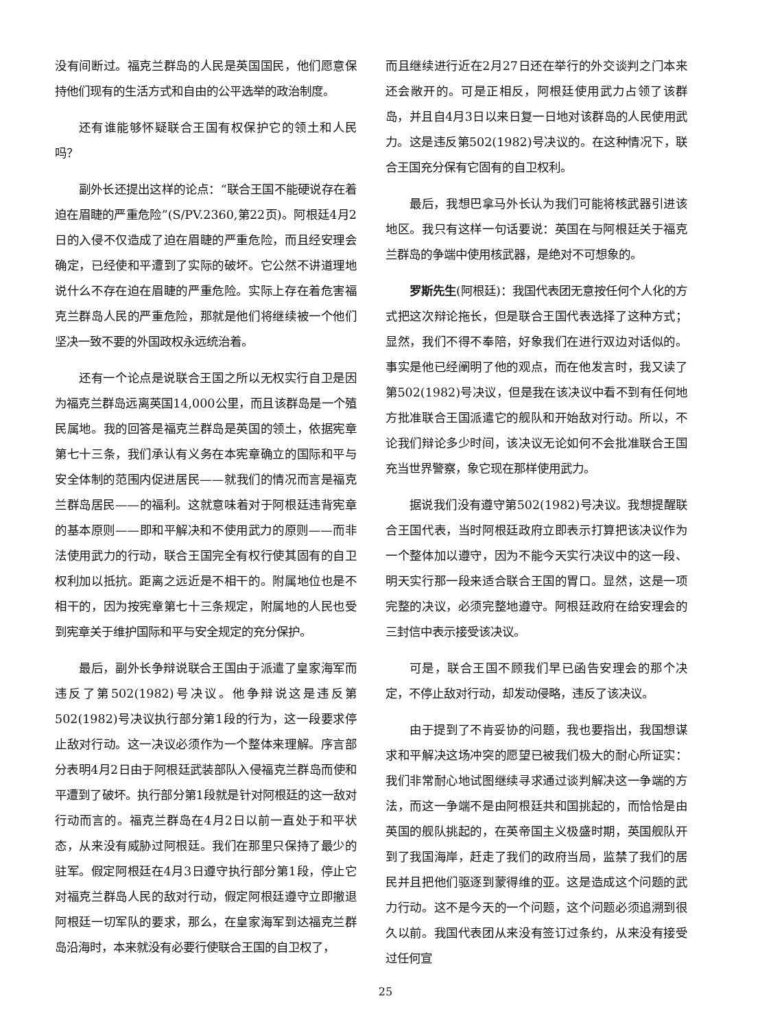没有间断过。福克兰群岛的人民是英国国民，他们愿意保持他们现有的生活方式和自由的公平选举的政治制度。
还有谁能够怀疑联合王国有权保护它的领土和人民吗？
副外长还提出这样的论点：“联合王国不能硬说存在着迫在眉睫的严重危险”(S/PV.2360,第22页)。阿根廷4月2日的入侵不仅造成了迫在眉睫的严重危险，而且经安理会确定，已经使和平遭到了实际的破坏。它公然不讲道理地说什么不存在迫在眉睫的严重危险。实际上存在着危害福克兰群岛人民的严重危险，那就是他们将继续被一个他们坚决一致不要的外国政权永远统治着。
还有一个论点是说联合王国之所以无权实行自卫是因为福克兰群岛远离英国14,000公里，而且该群岛是一个殖民属地。我的回答是福克兰群岛是英国的领土，依据宪章第七十三条，我们承认有义务在本宪章确立的国际和平与安全体制的范围内促进居民——就我们的情况而言是福克兰群岛居民——的福利。这就意味着对于阿根廷违背宪章的基本原则——即和平解决和不使用武力的原则——而非法使用武力的行动，联合王国完全有权行使其固有的自卫权利加以抵抗。距离之远近是不相干的。附属地位也是不相干的，因为按宪章第七十三条规定，附属地的人民也受到宪章关于维护国际和平与安全规定的充分保护。
最后，副外长争辩说联合王国由于派遣了皇家海军而违反了第502(1982)号决议。他争辩说这是违反第502(1982)号决议执行部分第1段的行为，这一段要求停止敌对行动。这一决议必须作为一个整体来理解。序言部分表明4月2日由于阿根廷武装部队入侵福克兰群岛而使和平遭到了破坏。执行部分第1段就是针对阿根廷的这一敌对行动而言的。福克兰群岛在4月2日以前一直处于和平状态，从来没有威胁过阿根廷。我们在那里只保持了最少的驻军。假定阿根廷在4月3日遵守执行部分第1段，停止它对福克兰群岛人民的敌对行动，假定阿根廷遵守立即撤退阿根廷一切军队的要求，那么，在皇家海军到达福克兰群岛沿海时，本来就没有必要行使联合王国的自卫权了，
而且继续进行近在2月27日还在举行的外交谈判之门本来还会敞开的。可是正相反，阿根廷使用武力占领了该群岛，并且自4月3日以来日复一日地对该群岛的人民使用武力。这是违反第502(1982)号决议的。在这种情况下，联合王国充分保有它固有的自卫权利。
最后，我想巴拿马外长认为我们可能将核武器引进该地区。我只有这样一句话要说：英国在与阿根廷关于福克兰群岛的争端中使用核武器，是绝对不可想象的。
罗斯先生(阿根廷)：我国代表团无意按任何个人化的方式把这次辩论拖长，但是联合王国代表选择了这种方式；显然，我们不得不奉陪，好象我们在进行双边对话似的。事实是他已经阐明了他的观点，而在他发言时，我又读了第502(1982)号决议，但是我在该决议中看不到有任何地方批准联合王国派遣它的舰队和开始敌对行动。所以，不论我们辩论多少时间，该决议无论如何不会批准联合王国充当世界警察，象它现在那样使用武力。
据说我们没有遵守第502(1982)号决议。我想提醒联合王国代表，当时阿根廷政府立即表示打算把该决议作为一个整体加以遵守，因为不能今天实行决议中的这一段、明天实行那一段来适合联合王国的胃口。显然，这是一项完整的决议，必须完整地遵守。阿根廷政府在给安理会的三封信中表示接受该决议。
可是，联合王国不顾我们早已函告安理会的那个决定，不停止敌对行动，却发动侵略，违反了该决议。
由于提到了不肯妥协的问题，我也要指出，我国想谋求和平解决这场冲突的愿望已被我们极大的耐心所证实：我们非常耐心地试图继续寻求通过谈判解决这一争端的方法，而这一争端不是由阿根廷共和国挑起的，而恰恰是由英国的舰队挑起的，在英帝国主义极盛时期，英国舰队开到了我国海岸，赶走了我们的政府当局，监禁了我们的居民并且把他们驱逐到蒙得维的亚。这是造成这个问题的武力行动。这不是今天的一个问题，这个问题必须追溯到很久以前。我国代表团从来没有签订过条约，从来没有接受过任何宣
25